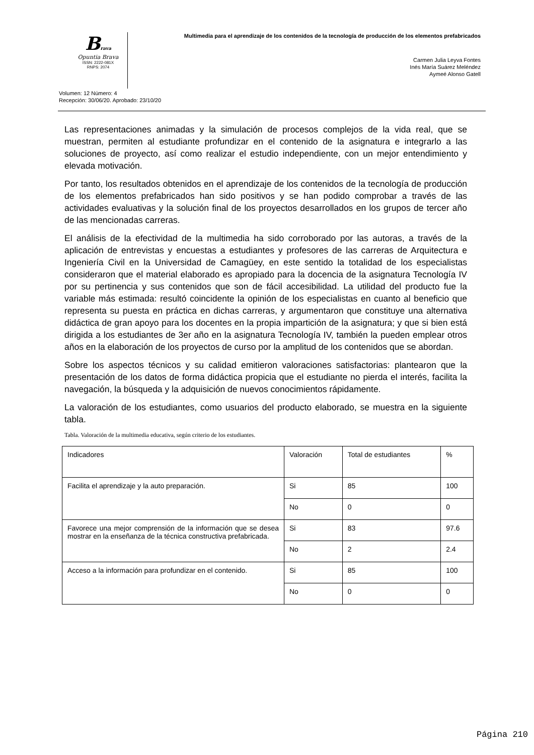Brava
Opuntia Brava
ISSN: 2222-081X
RNPS: 2074
Multimedia para el aprendizaje de los contenidos de la tecnología de producción de los elementos prefabricados
Carmen Julia Leyva Fontes
Inés María Suárez Meléndez
Aymeé Alonso Gatell
Volumen: 12 Número: 4
Recepción: 30/06/20. Aprobado: 23/10/20
Las representaciones animadas y la simulación de procesos complejos de la vida real, que se muestran, permiten al estudiante profundizar en el contenido de la asignatura e integrarlo a las soluciones de proyecto, así como realizar el estudio independiente, con un mejor entendimiento y elevada motivación.
Por tanto, los resultados obtenidos en el aprendizaje de los contenidos de la tecnología de producción de los elementos prefabricados han sido positivos y se han podido comprobar a través de las actividades evaluativas y la solución final de los proyectos desarrollados en los grupos de tercer año de las mencionadas carreras.
El análisis de la efectividad de la multimedia ha sido corroborado por las autoras, a través de la aplicación de entrevistas y encuestas a estudiantes y profesores de las carreras de Arquitectura e Ingeniería Civil en la Universidad de Camagüey, en este sentido la totalidad de los especialistas consideraron que el material elaborado es apropiado para la docencia de la asignatura Tecnología IV por su pertinencia y sus contenidos que son de fácil accesibilidad. La utilidad del producto fue la variable más estimada: resultó coincidente la opinión de los especialistas en cuanto al beneficio que representa su puesta en práctica en dichas carreras, y argumentaron que constituye una alternativa didáctica de gran apoyo para los docentes en la propia impartición de la asignatura; y que si bien está dirigida a los estudiantes de 3er año en la asignatura Tecnología IV, también la pueden emplear otros años en la elaboración de los proyectos de curso por la amplitud de los contenidos que se abordan.
Sobre los aspectos técnicos y su calidad emitieron valoraciones satisfactorias: plantearon que la presentación de los datos de forma didáctica propicia que el estudiante no pierda el interés, facilita la navegación, la búsqueda y la adquisición de nuevos conocimientos rápidamente.
La valoración de los estudiantes, como usuarios del producto elaborado, se muestra en la siguiente tabla.
Tabla. Valoración de la multimedia educativa, según criterio de los estudiantes.
| Indicadores | Valoración | Total de estudiantes | % |
| Facilita el aprendizaje y la auto preparación. | Si | 85 | 100 |
| | No | 0 | 0 |
| Favorece una mejor comprensión de la información que se desea mostrar en la enseñanza de la técnica constructiva prefabricada. | Si | 83 | 97.6 |
| | No | 2 | 2.4 |
| Acceso a la información para profundizar en el contenido. | Si | 85 | 100 |
| | No | 0 | 0 |
Página 210